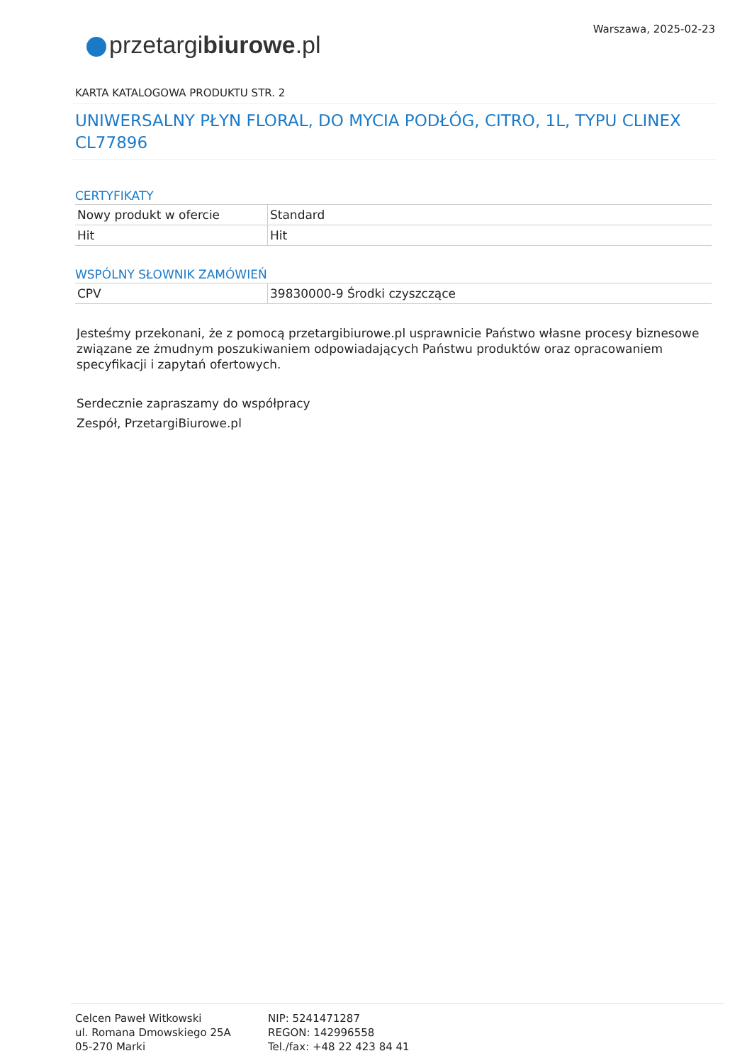Warszawa, 2025-02-23
przetargibiurowe.pl
KARTA KATALOGOWA PRODUKTU STR. 2
UNIWERSALNY PŁYN FLORAL, DO MYCIA PODŁÓG, CITRO, 1L, TYPU CLINEX CL77896
CERTYFIKATY
| Nowy produkt w ofercie | Standard |
| Hit | Hit |
WSPÓLNY SŁOWNIK ZAMÓWIEŃ
| CPV | 39830000-9 Środki czyszczące |
Jesteśmy przekonani, że z pomocą przetargibiurowe.pl usprawnicie Państwo własne procesy biznesowe związane ze żmudnym poszukiwaniem odpowiadających Państwu produktów oraz opracowaniem specyfikacji i zapytań ofertowych.
Serdecznie zapraszamy do współpracy
Zespół, PrzetargiBiurowe.pl
Celcen Paweł Witkowski
ul. Romana Dmowskiego 25A
05-270 Marki
NIP: 5241471287
REGON: 142996558
Tel./fax: +48 22 423 84 41